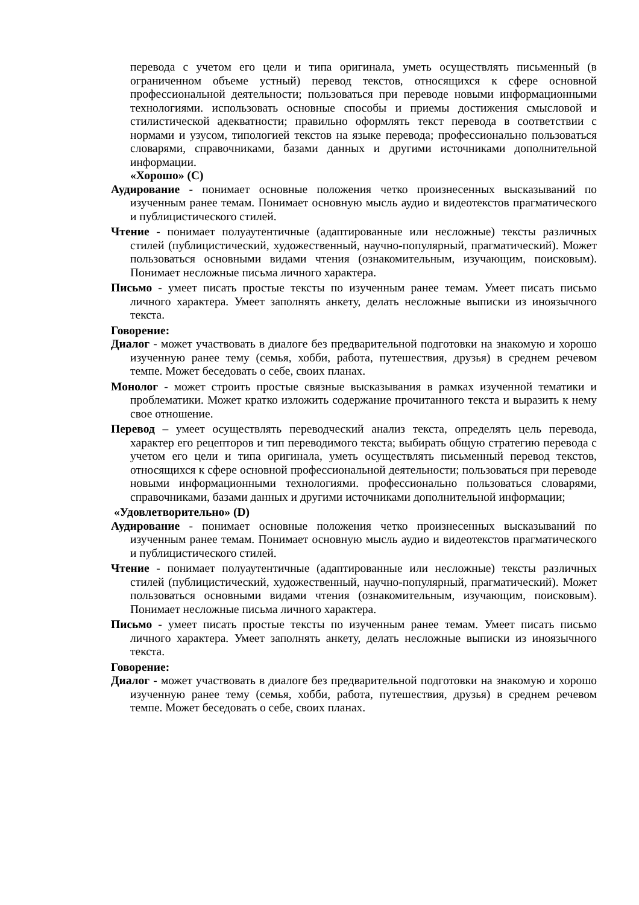перевода с учетом его цели и типа оригинала, уметь осуществлять письменный (в ограниченном объеме устный) перевод текстов, относящихся к сфере основной профессиональной деятельности; пользоваться при переводе новыми информационными технологиями. использовать основные способы и приемы достижения смысловой и стилистической адекватности; правильно оформлять текст перевода в соответствии с нормами и узусом, типологией текстов на языке перевода; профессионально пользоваться словарями, справочниками, базами данных и другими источниками дополнительной информации.
«Хорошо» (С)
Аудирование - понимает основные положения четко произнесенных высказываний по изученным ранее темам. Понимает основную мысль аудио и видеотекстов прагматического и публицистического стилей.
Чтение - понимает полуаутентичные (адаптированные или несложные) тексты различных стилей (публицистический, художественный, научно-популярный, прагматический). Может пользоваться основными видами чтения (ознакомительным, изучающим, поисковым). Понимает несложные письма личного характера.
Письмо - умеет писать простые тексты по изученным ранее темам. Умеет писать письмо личного характера. Умеет заполнять анкету, делать несложные выписки из иноязычного текста.
Говорение:
Диалог - может участвовать в диалоге без предварительной подготовки на знакомую и хорошо изученную ранее тему (семья, хобби, работа, путешествия, друзья) в среднем речевом темпе. Может беседовать о себе, своих планах.
Монолог - может строить простые связные высказывания в рамках изученной тематики и проблематики. Может кратко изложить содержание прочитанного текста и выразить к нему свое отношение.
Перевод – умеет осуществлять переводческий анализ текста, определять цель перевода, характер его рецепторов и тип переводимого текста; выбирать общую стратегию перевода с учетом его цели и типа оригинала, уметь осуществлять письменный перевод текстов, относящихся к сфере основной профессиональной деятельности; пользоваться при переводе новыми информационными технологиями. профессионально пользоваться словарями, справочниками, базами данных и другими источниками дополнительной информации;
«Удовлетворительно» (D)
Аудирование - понимает основные положения четко произнесенных высказываний по изученным ранее темам. Понимает основную мысль аудио и видеотекстов прагматического и публицистического стилей.
Чтение - понимает полуаутентичные (адаптированные или несложные) тексты различных стилей (публицистический, художественный, научно-популярный, прагматический). Может пользоваться основными видами чтения (ознакомительным, изучающим, поисковым). Понимает несложные письма личного характера.
Письмо - умеет писать простые тексты по изученным ранее темам. Умеет писать письмо личного характера. Умеет заполнять анкету, делать несложные выписки из иноязычного текста.
Говорение:
Диалог - может участвовать в диалоге без предварительной подготовки на знакомую и хорошо изученную ранее тему (семья, хобби, работа, путешествия, друзья) в среднем речевом темпе. Может беседовать о себе, своих планах.